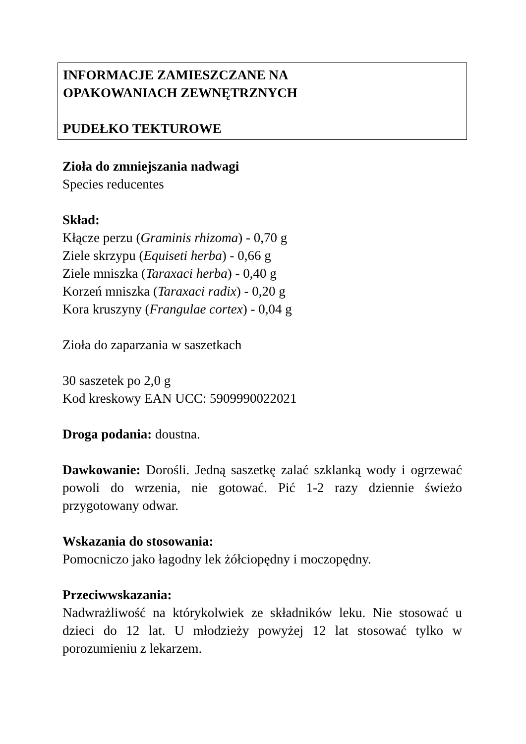INFORMACJE ZAMIESZCZANE NA
OPAKOWANIACH ZEWNĘTRZNYCH
PUDEŁKO TEKTUROWE
Zioła do zmniejszania nadwagi
Species reducentes
Skład:
Kłącze perzu (Graminis rhizoma) - 0,70 g
Ziele skrzypu (Equiseti herba) - 0,66 g
Ziele mniszka (Taraxaci herba) - 0,40 g
Korzeń mniszka (Taraxaci radix) - 0,20 g
Kora kruszyny (Frangulae cortex) - 0,04 g
Zioła do zaparzania w saszetkach
30 saszetek po 2,0 g
Kod kreskowy EAN UCC: 5909990022021
Droga podania: doustna.
Dawkowanie: Dorośli. Jedną saszetkę zalać szklanką wody i ogrzewać powoli do wrzenia, nie gotować. Pić 1-2 razy dziennie świeżo przygotowany odwar.
Wskazania do stosowania:
Pomocniczo jako łagodny lek żółciopędny i moczopędny.
Przeciwwskazania:
Nadwrażliwość na którykolwiek ze składników leku. Nie stosować u dzieci do 12 lat. U młodzieży powyżej 12 lat stosować tylko w porozumieniu z lekarzem.